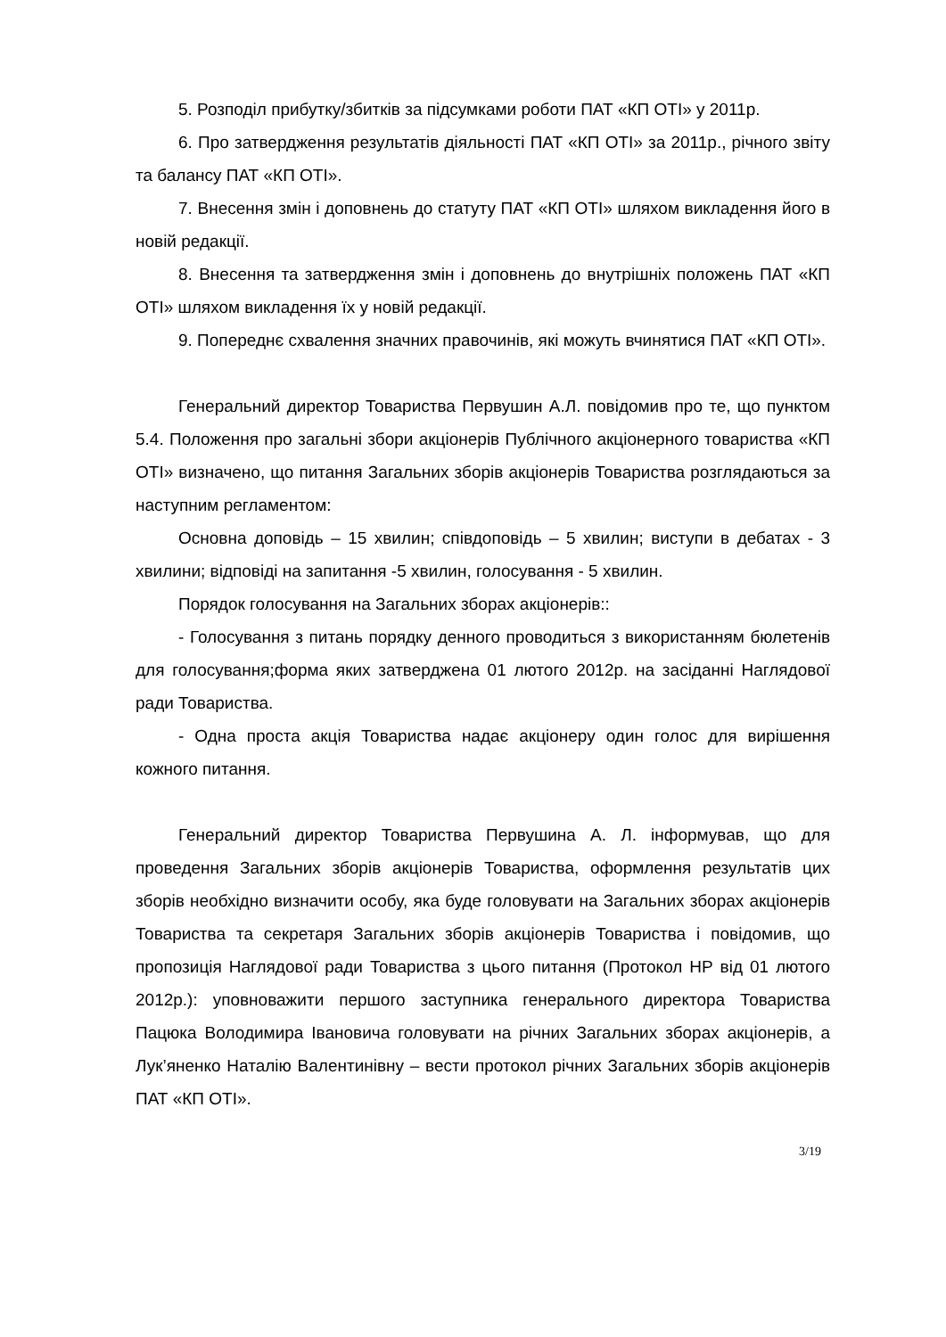5. Розподіл прибутку/збитків за підсумками роботи ПАТ «КП ОТІ» у 2011р.
6. Про затвердження результатів діяльності ПАТ «КП ОТІ» за 2011р., річного звіту та балансу ПАТ «КП ОТІ».
7. Внесення змін і доповнень до статуту ПАТ «КП ОТІ» шляхом викладення його в новій редакції.
8. Внесення та затвердження змін і доповнень до внутрішніх положень ПАТ «КП ОТІ» шляхом викладення їх у новій редакції.
9. Попереднє схвалення значних правочинів, які можуть вчинятися ПАТ «КП ОТІ».
Генеральний директор Товариства Первушин А.Л. повідомив про те, що пунктом 5.4. Положення про загальні збори акціонерів Публічного акціонерного товариства «КП ОТІ» визначено, що питання Загальних зборів акціонерів Товариства розглядаються за наступним регламентом:
Основна доповідь – 15 хвилин; співдоповідь – 5 хвилин; виступи в дебатах - 3 хвилини; відповіді на запитання -5 хвилин, голосування - 5 хвилин.
Порядок голосування на Загальних зборах акціонерів::
- Голосування з питань порядку денного проводиться з використанням бюлетенів для голосування;форма яких затверджена 01 лютого 2012р. на засіданні Наглядової ради Товариства.
- Одна проста акція Товариства надає акціонеру один голос для вирішення кожного питання.
Генеральний директор Товариства Первушина А. Л. інформував, що для проведення Загальних зборів акціонерів Товариства, оформлення результатів цих зборів необхідно визначити особу, яка буде головувати на Загальних зборах акціонерів Товариства та секретаря Загальних зборів акціонерів Товариства і повідомив, що пропозиція Наглядової ради Товариства з цього питання (Протокол НР від 01 лютого 2012р.): уповноважити першого заступника генерального директора Товариства Пацюка Володимира Івановича головувати на річних Загальних зборах акціонерів, а Лук’яненко Наталію Валентинівну – вести протокол річних Загальних зборів акціонерів ПАТ «КП ОТІ».
3/19